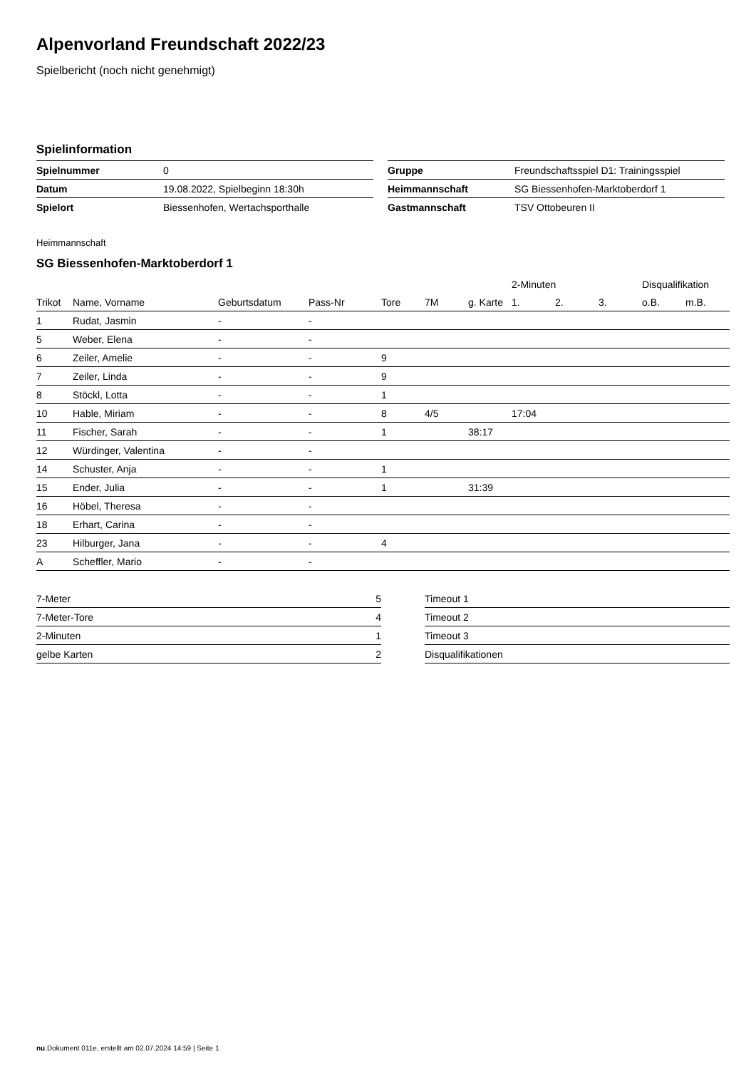Alpenvorland Freundschaft 2022/23
Spielbericht (noch nicht genehmigt)
Spielinformation
| Spielnummer | 0 |
| Datum | 19.08.2022, Spielbeginn 18:30h |
| Spielort | Biessenhofen, Wertachsporthalle |
| Gruppe | Freundschaftsspiel D1: Trainingsspiel |
| Heimmannschaft | SG Biessenhofen-Marktoberdorf 1 |
| Gastmannschaft | TSV Ottobeuren II |
Heimmannschaft
SG Biessenhofen-Marktoberdorf 1
| | | | | | | | 2-Minuten | | | Disqualifikation | |
| --- | --- | --- | --- | --- | --- | --- | --- | --- | --- | --- | --- |
| Trikot | Name, Vorname | Geburtsdatum | Pass-Nr | Tore | 7M | g. Karte | 1. | 2. | 3. | o.B. | m.B. |
| 1 | Rudat, Jasmin | - | - | | | | | | | | |
| 5 | Weber, Elena | - | - | | | | | | | | |
| 6 | Zeiler, Amelie | - | - | 9 | | | | | | | |
| 7 | Zeiler, Linda | - | - | 9 | | | | | | | |
| 8 | Stöckl, Lotta | - | - | 1 | | | | | | | |
| 10 | Hable, Miriam | - | - | 8 | 4/5 | | 17:04 | | | | |
| 11 | Fischer, Sarah | - | - | 1 | | 38:17 | | | | | |
| 12 | Würdinger, Valentina | - | - | | | | | | | | |
| 14 | Schuster, Anja | - | - | 1 | | | | | | | |
| 15 | Ender, Julia | - | - | 1 | | 31:39 | | | | | |
| 16 | Höbel, Theresa | - | - | | | | | | | | |
| 18 | Erhart, Carina | - | - | | | | | | | | |
| 23 | Hilburger, Jana | - | - | 4 | | | | | | | |
| A | Scheffler, Mario | - | - | | | | | | | | |
| 7-Meter | 5 |
| 7-Meter-Tore | 4 |
| 2-Minuten | 1 |
| gelbe Karten | 2 |
| Timeout 1 |
| Timeout 2 |
| Timeout 3 |
| Disqualifikationen |
nu.Dokument 011e, erstellt am 02.07.2024 14:59 | Seite 1